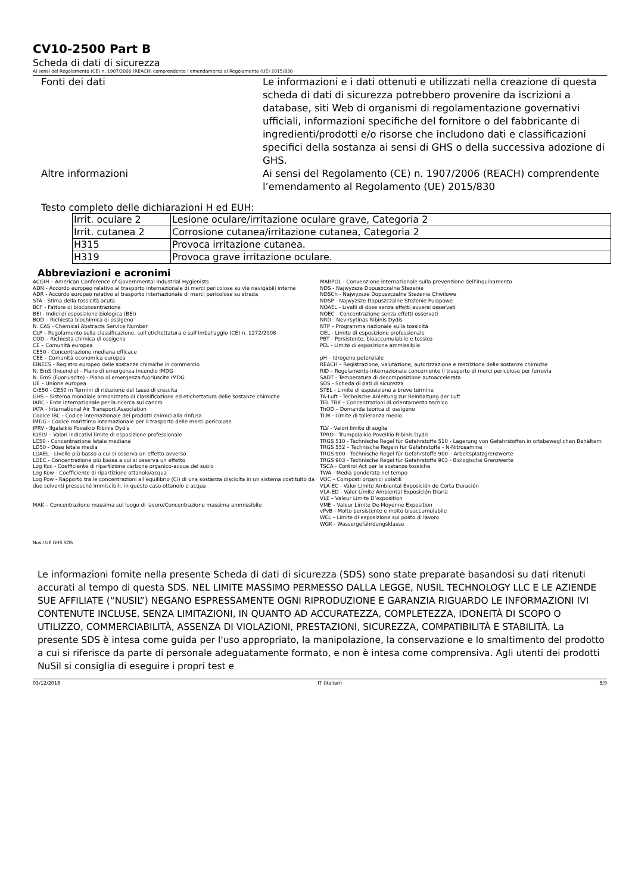CV10-2500 Part B
Scheda di dati di sicurezza
Ai sensi del Regolamento (CE) n. 1907/2006 (REACH) comprendente l’emendamento al Regolamento (UE) 2015/830
Fonti dei dati Le informazioni e i dati ottenuti e utilizzati nella creazione di questa scheda di dati di sicurezza potrebbero provenire da iscrizioni a database, siti Web di organismi di regolamentazione governativi ufficiali, informazioni specifiche del fornitore o del fabbricante di ingredienti/prodotti e/o risorse che includono dati e classificazioni specifici della sostanza ai sensi di GHS o della successiva adozione di GHS.
Altre informazioni Ai sensi del Regolamento (CE) n. 1907/2006 (REACH) comprendente l’emendamento al Regolamento (UE) 2015/830
Testo completo delle dichiarazioni H ed EUH:
| Irrit. oculare 2 | Lesione oculare/irritazione oculare grave, Categoria 2 |
| Irrit. cutanea 2 | Corrosione cutanea/irritazione cutanea, Categoria 2 |
| H315 | Provoca irritazione cutanea. |
| H319 | Provoca grave irritazione oculare. |
Abbreviazioni e acronimi
ACGIH – American Conference of Governmental Industrial Hygienists
ADN - Accordo europeo relativo al trasporto internazionale di merci pericolose su vie navigabili interne
ADR - Accordo europeo relativo al trasporto internazionale di merci pericolose su strada
STA - Stima della tossicità acuta
BCF - Fattore di bioconcentrazione
BEI - Indici di esposizione biologica (BEI)
BOD – Richiesta biochimica di ossigeno
N. CAS - Chemical Abstracts Service Number
CLP – Regolamento sulla classificazione, sull’etichettatura e sull’imballaggio (CE) n. 1272/2008
COD – Richiesta chimica di ossigeno
CE – Comunità europea
CE50 - Concentrazione mediana efficace
CEE – Comunità economica europea
EINECS - Registro europeo delle sostanze chimiche in commercio
N. EmS (Incendio) - Piano di emergenza incendio IMDG
N. EmS (Fuoriuscite) - Piano di emergenza fuoriuscite IMDG
UE – Unione europea
CrE50 - CE50 in Termini di riduzione del tasso di crescita
GHS – Sistema mondiale armonizzato di classificazione ed etichettatura delle sostanze chimiche
IARC - Ente internazionale per la ricerca sul cancro
IATA - International Air Transport Association
Codice IBC - Codice internazionale dei prodotti chimici alla rinfusa
IMDG - Codice marittimo internazionale per il trasporto delle merci pericolose
IPRV - Ilgalaikio Poveikio Ribinis Dydis
IOELV – Valori indicativi limite di esposizione professionale
LC50 - Concentrazione letale mediana
LD50 - Dose letale media
LOAEL - Livello più basso a cui si osserva un effetto avverso
LOEC - Concentrazione più bassa a cui si osserva un effetto
Log Koc - Coefficiente di ripartizione carbone organico-acqua del suolo
Log Kow - Coefficiente di ripartizione ottanolo/acqua
Log Pow - Rapporto tra le concentrazioni all’equilibrio (Ci) di una sostanza disciolta in un sistema costituito da due solventi pressoché immiscibili, in questo caso ottanolo e acqua
MAK – Concentrazione massima sul luogo di lavoro/Concentrazione massima ammissibile
MARPOL - Convenzione internazionale sulla prevenzione dell’inquinamento
NDS - Najwyzsze Dopuszczalne Stezenie
NDSCh - Najwyzsze Dopuszczalne Stezenie Chwilowe
NDSP - Najwyzsze Dopuszczalne Stezenie Pulapowe
NOAEL - Livelli di dose senza effetti avversi osservati
NOEC - Concentrazione senza effetti osservati
NRD - Nevirsytinas Ribinis Dydis
NTP – Programma nazionale sulla tossicità
OEL - Limite di esposizione professionale
PBT - Persistente, bioaccumulabile e tossico
PEL - Limite di esposizione ammissibile
pH – Idrogeno potenziale
REACH – Registrazione, valutazione, autorizzazione e restrizione delle sostanze chimiche
RID – Regolamento internazionale concernente il trasporto di merci pericolose per ferrovia
SADT - Temperatura di decomposizione autoaccelerata
SDS - Scheda di dati di sicurezza
STEL - Limite di esposizione a breve termine
TA-Luft - Technische Anleitung zur Reinhaltung der Luft
TEL TRK – Concentrazioni di orientamento tecnico
ThOD – Domanda teorica di ossigeno
TLM - Limite di tolleranza medio
TLV - Valori limite di soglia
TPRD - Trumpalaikio Poveikio Ribinis Dydis
TRGS 510 - Technische Regel für Gefahrstoffe 510 - Lagerung von Gefahrstoffen in ortsbeweglichen Behältern
TRGS 552 – Technische Regeln für Gefahrstoffe - N-Nitrosamine
TRGS 900 - Technische Regel für Gefahrstoffe 900 – Arbeitsplatzgrenzwerte
TRGS 903 - Technische Regel für Gefahrstoffe 903 - Biologische Grenzwerte
TSCA - Control Act per le sostanze tossiche
TWA - Media ponderata nel tempo
VOC – Composti organici volatili
VLA-EC - Valor Límite Ambiental Exposición de Corta Duración
VLA-ED - Valor Límite Ambiental Exposición Diaria
VLE – Valeur Limite D’exposition
VME – Valeur Limite De Moyenne Exposition
vPvB - Molto persistente e molto bioaccumulabile
WEL – Limite di esposizione sul posto di lavoro
WGK - Wassergefährdungsklasse
Nusil UE GHS SDS
Le informazioni fornite nella presente Scheda di dati di sicurezza (SDS) sono state preparate basandosi su dati ritenuti accurati al tempo di questa SDS. NEL LIMITE MASSIMO PERMESSO DALLA LEGGE, NUSIL TECHNOLOGY LLC E LE AZIENDE SUE AFFILIATE (“NUSIL”) NEGANO ESPRESSAMENTE OGNI RIPRODUZIONE E GARANZIA RIGUARDO LE INFORMAZIONI IVI CONTENUTE INCLUSE, SENZA LIMITAZIONI, IN QUANTO AD ACCURATEZZA, COMPLETEZZA, IDONEITÀ DI SCOPO O UTILIZZO, COMMERCIABILITÀ, ASSENZA DI VIOLAZIONI, PRESTAZIONI, SICUREZZA, COMPATIBILITÀ E STABILITÀ. La presente SDS è intesa come guida per l'uso appropriato, la manipolazione, la conservazione e lo smaltimento del prodotto a cui si riferisce da parte di personale adeguatamente formato, e non è intesa come comprensiva. Agli utenti dei prodotti NuSil si consiglia di eseguire i propri test e
03/12/2018 IT (Italian) 8/9